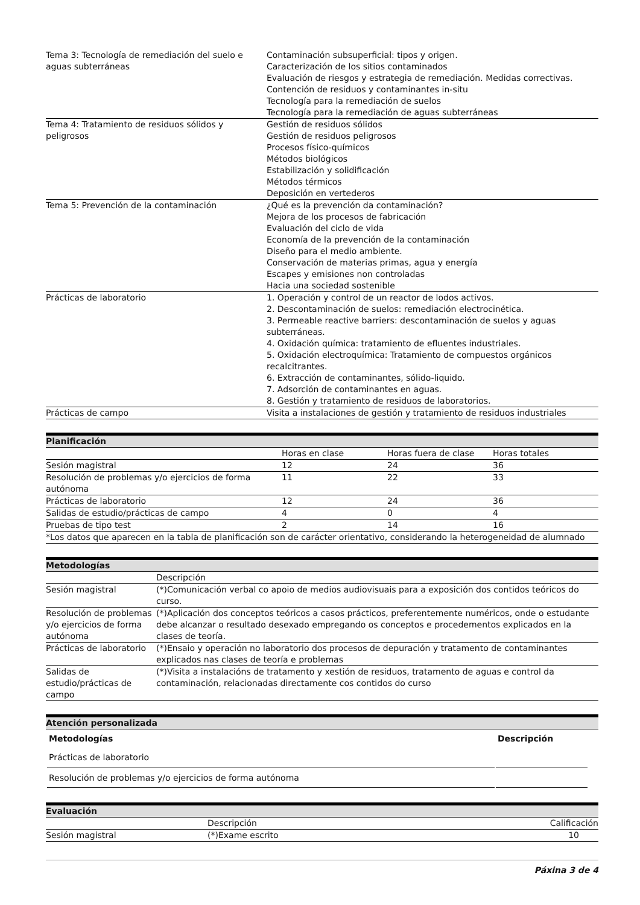| Tema 3: Tecnología de remediación del suelo e aguas subterráneas | Contaminación subsuperficial: tipos y origen. Caracterización de los sitios contaminados Evaluación de riesgos y estrategia de remediación. Medidas correctivas. Contención de residuos y contaminantes in-situ Tecnología para la remediación de suelos Tecnología para la remediación de aguas subterráneas |
| Tema 4: Tratamiento de residuos sólidos y peligrosos | Gestión de residuos sólidos Gestión de residuos peligrosos Procesos físico-químicos Métodos biológicos Estabilización y solidificación Métodos térmicos Deposición en vertederos |
| Tema 5: Prevención de la contaminación | ¿Qué es la prevención da contaminación? Mejora de los procesos de fabricación Evaluación del ciclo de vida Economía de la prevención de la contaminación Diseño para el medio ambiente. Conservación de materias primas, agua y energía Escapes y emisiones non controladas Hacia una sociedad sostenible |
| Prácticas de laboratorio | 1. Operación y control de un reactor de lodos activos. 2. Descontaminación de suelos: remediación electrocinética. 3. Permeable reactive barriers: descontaminación de suelos y aguas subterráneas. 4. Oxidación química: tratamiento de efluentes industriales. 5. Oxidación electroquímica: Tratamiento de compuestos orgánicos recalcitrantes. 6. Extracción de contaminantes, sólido-liquido. 7. Adsorción de contaminantes en aguas. 8. Gestión y tratamiento de residuos de laboratorios. |
| Prácticas de campo | Visita a instalaciones de gestión y tratamiento de residuos industriales |
Planificación
| | Horas en clase | Horas fuera de clase | Horas totales |
| Sesión magistral | 12 | 24 | 36 |
| Resolución de problemas y/o ejercicios de forma autónoma | 11 | 22 | 33 |
| Prácticas de laboratorio | 12 | 24 | 36 |
| Salidas de estudio/prácticas de campo | 4 | 0 | 4 |
| Pruebas de tipo test | 2 | 14 | 16 |
| *Los datos que aparecen en la tabla de planificación son de carácter orientativo, considerando la heterogeneidad de alumnado | | | |
Metodologías
| | Descripción |
| Sesión magistral | (*)Comunicación verbal co apoio de medios audiovisuais para a exposición dos contidos teóricos do curso. |
| Resolución de problemas y/o ejercicios de forma autónoma | (*)Aplicación dos conceptos teóricos a casos prácticos, preferentemente numéricos, onde o estudante debe alcanzar o resultado desexado empregando os conceptos e procedementos explicados en la clases de teoría. |
| Prácticas de laboratorio | (*)Ensaio y operación no laboratorio dos procesos de depuración y tratamento de contaminantes explicados nas clases de teoría e problemas |
| Salidas de estudio/prácticas de campo | (*)Visita a instalacións de tratamento y xestión de residuos, tratamento de aguas e control da contaminación, relacionadas directamente cos contidos do curso |
Atención personalizada
| Metodologías | Descripción |
| --- | --- |
| Prácticas de laboratorio | |
| Resolución de problemas y/o ejercicios de forma autónoma | |
Evaluación
| | Descripción | Calificación |
| Sesión magistral | (*)Exame escrito | 10 |
Páxina 3 de 4